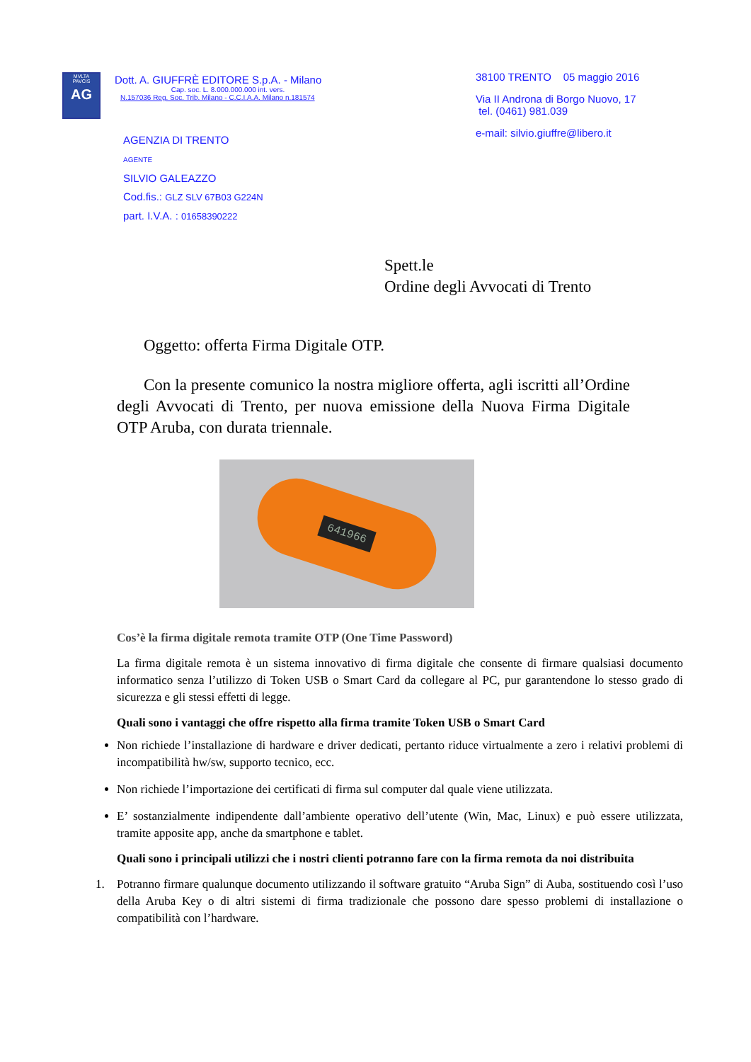MVLTA
PAVCIS
AG
Dott. A. GIUFFRÈ EDITORE S.p.A. - Milano
Cap. soc. L. 8.000.000.000 int. vers.
N.157036 Reg. Soc. Trib. Milano - C.C.I.A.A. Milano n.181574
AGENZIA DI TRENTO
AGENTE
SILVIO GALEAZZO
Cod.fis.: GLZ SLV 67B03 G224N
part. I.V.A. : 01658390222
38100 TRENTO 05 maggio 2016
Via II Androna di Borgo Nuovo, 17
tel. (0461) 981.039
e-mail: silvio.giuffre@libero.it
Spett.le
Ordine degli Avvocati di Trento
Oggetto: offerta Firma Digitale OTP.
Con la presente comunico la nostra migliore offerta, agli iscritti all’Ordine degli Avvocati di Trento, per nuova emissione della Nuova Firma Digitale OTP Aruba, con durata triennale.
641966
Cos’è la firma digitale remota tramite OTP (One Time Password)
La firma digitale remota è un sistema innovativo di firma digitale che consente di firmare qualsiasi documento informatico senza l’utilizzo di Token USB o Smart Card da collegare al PC, pur garantendone lo stesso grado di sicurezza e gli stessi effetti di legge.
Quali sono i vantaggi che offre rispetto alla firma tramite Token USB o Smart Card
Non richiede l’installazione di hardware e driver dedicati, pertanto riduce virtualmente a zero i relativi problemi di incompatibilità hw/sw, supporto tecnico, ecc.
Non richiede l’importazione dei certificati di firma sul computer dal quale viene utilizzata.
E’ sostanzialmente indipendente dall’ambiente operativo dell’utente (Win, Mac, Linux) e può essere utilizzata, tramite apposite app, anche da smartphone e tablet.
Quali sono i principali utilizzi che i nostri clienti potranno fare con la firma remota da noi distribuita
1. Potranno firmare qualunque documento utilizzando il software gratuito “Aruba Sign” di Auba, sostituendo così l’uso della Aruba Key o di altri sistemi di firma tradizionale che possono dare spesso problemi di installazione o compatibilità con l’hardware.